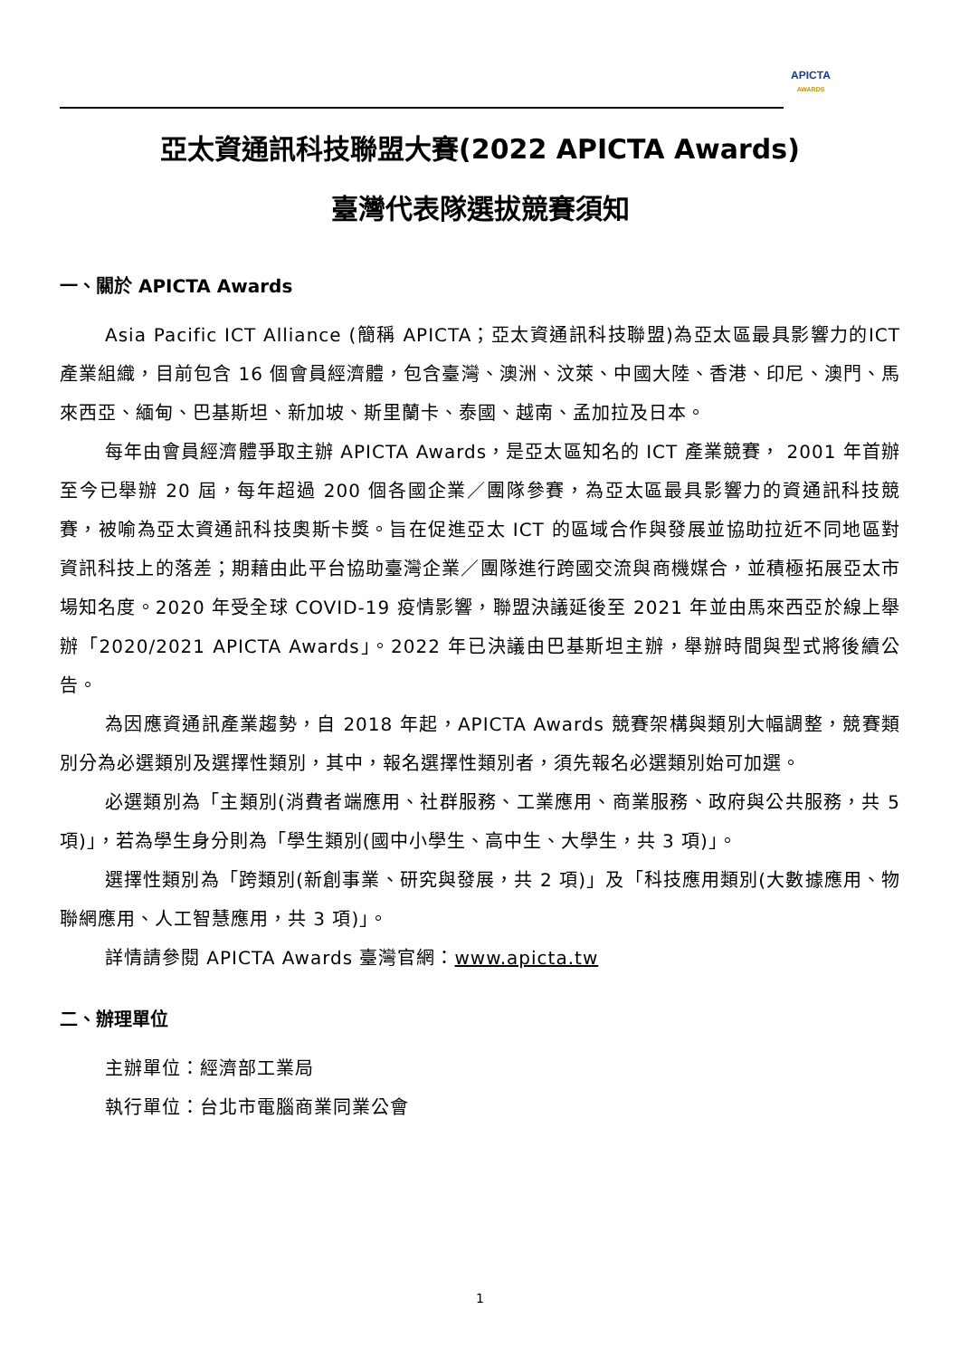APICTA
AWARDS
亞太資通訊科技聯盟大賽(2022 APICTA Awards)
臺灣代表隊選拔競賽須知
一、關於 APICTA Awards
Asia Pacific ICT Alliance (簡稱 APICTA；亞太資通訊科技聯盟)為亞太區最具影響力的ICT 產業組織，目前包含 16 個會員經濟體，包含臺灣、澳洲、汶萊、中國大陸、香港、印尼、澳門、馬來西亞、緬甸、巴基斯坦、新加坡、斯里蘭卡、泰國、越南、孟加拉及日本。
每年由會員經濟體爭取主辦 APICTA Awards，是亞太區知名的 ICT 產業競賽， 2001 年首辦至今已舉辦 20 屆，每年超過 200 個各國企業／團隊參賽，為亞太區最具影響力的資通訊科技競賽，被喻為亞太資通訊科技奧斯卡獎。旨在促進亞太 ICT 的區域合作與發展並協助拉近不同地區對資訊科技上的落差；期藉由此平台協助臺灣企業／團隊進行跨國交流與商機媒合，並積極拓展亞太市場知名度。2020 年受全球 COVID-19 疫情影響，聯盟決議延後至 2021 年並由馬來西亞於線上舉辦「2020/2021 APICTA Awards」。2022 年已決議由巴基斯坦主辦，舉辦時間與型式將後續公告。
為因應資通訊產業趨勢，自 2018 年起，APICTA Awards 競賽架構與類別大幅調整，競賽類別分為必選類別及選擇性類別，其中，報名選擇性類別者，須先報名必選類別始可加選。
必選類別為「主類別(消費者端應用、社群服務、工業應用、商業服務、政府與公共服務，共 5 項)」，若為學生身分則為「學生類別(國中小學生、高中生、大學生，共 3 項)」。
選擇性類別為「跨類別(新創事業、研究與發展，共 2 項)」及「科技應用類別(大數據應用、物聯網應用、人工智慧應用，共 3 項)」。
詳情請參閱 APICTA Awards 臺灣官網：www.apicta.tw
二、辦理單位
主辦單位：經濟部工業局
執行單位：台北市電腦商業同業公會
1